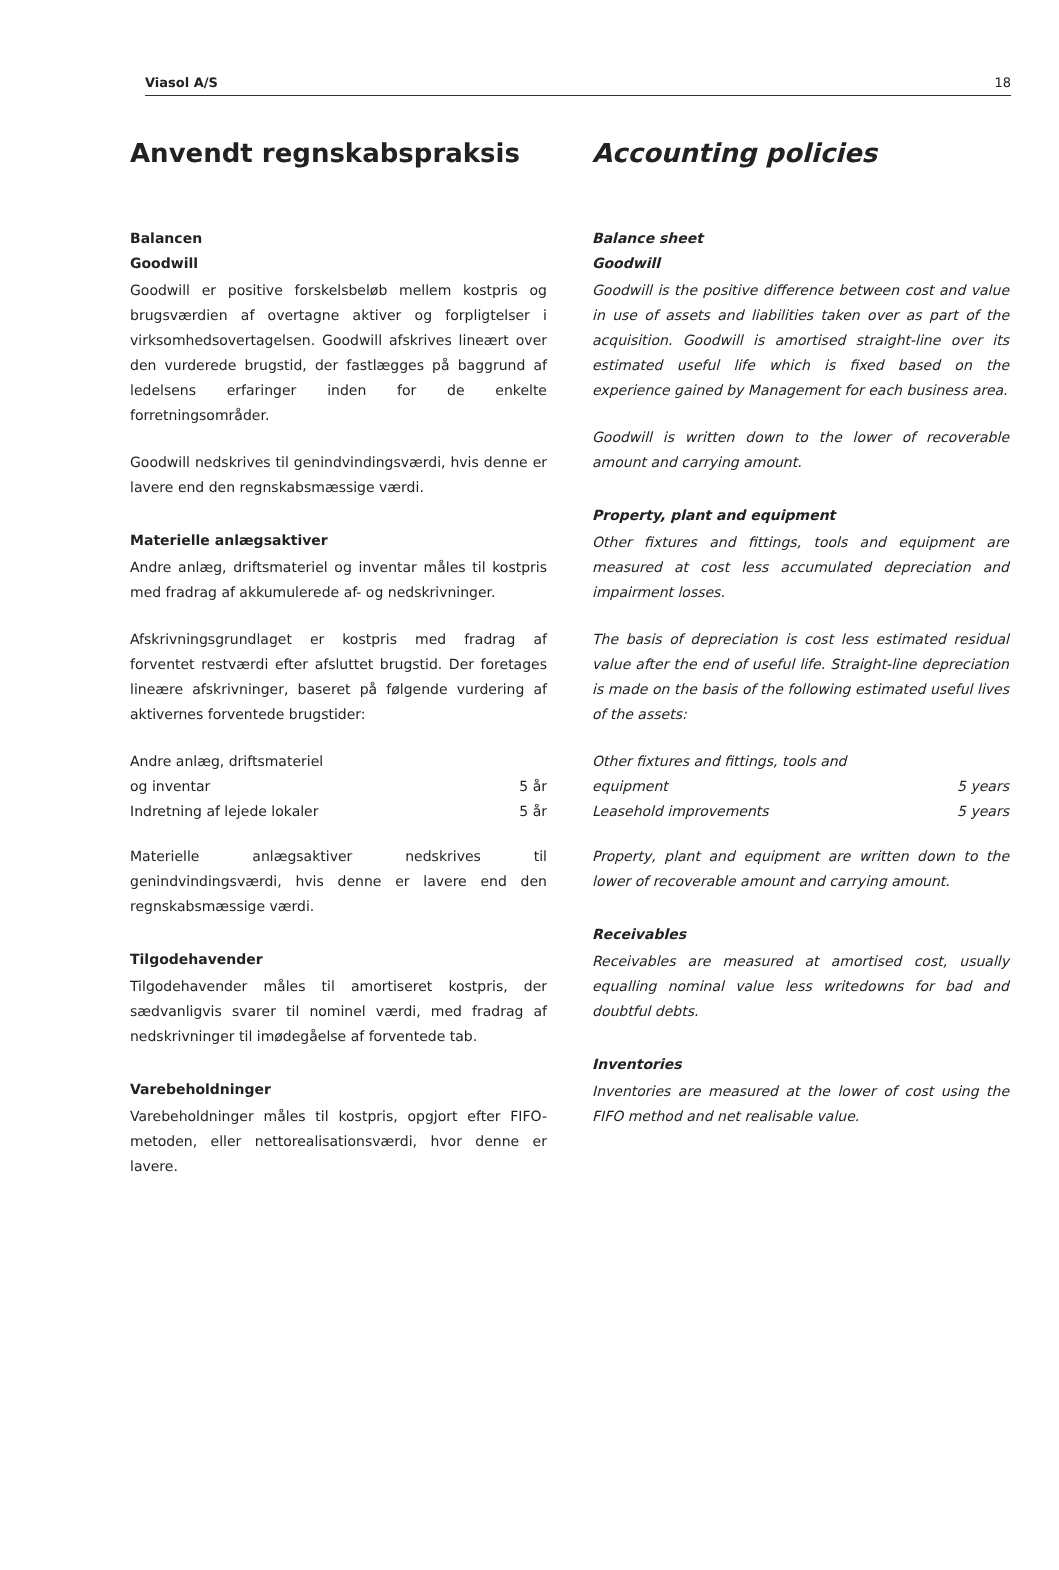Viasol A/S 18
Anvendt regnskabspraksis
Balancen
Goodwill
Goodwill er positive forskelsbeløb mellem kostpris og brugsværdien af overtagne aktiver og forpligtelser i virksomhedsovertagelsen. Goodwill afskrives lineært over den vurderede brugstid, der fastlægges på baggrund af ledelsens erfaringer inden for de enkelte forretningsområder.
Goodwill nedskrives til genindvindingsværdi, hvis denne er lavere end den regnskabsmæssige værdi.
Materielle anlægsaktiver
Andre anlæg, driftsmateriel og inventar måles til kostpris med fradrag af akkumulerede af- og nedskrivninger.
Afskrivningsgrundlaget er kostpris med fradrag af forventet restværdi efter afsluttet brugstid. Der foretages lineære afskrivninger, baseret på følgende vurdering af aktivernes forventede brugstider:
| Andre anlæg, driftsmateriel og inventar | 5 år |
| Indretning af lejede lokaler | 5 år |
Materielle anlægsaktiver nedskrives til genindvindingsværdi, hvis denne er lavere end den regnskabsmæssige værdi.
Tilgodehavender
Tilgodehavender måles til amortiseret kostpris, der sædvanligvis svarer til nominel værdi, med fradrag af nedskrivninger til imødegåelse af forventede tab.
Varebeholdninger
Varebeholdninger måles til kostpris, opgjort efter FIFO-metoden, eller nettorealisationsværdi, hvor denne er lavere.
Accounting policies
Balance sheet
Goodwill
Goodwill is the positive difference between cost and value in use of assets and liabilities taken over as part of the acquisition. Goodwill is amortised straight-line over its estimated useful life which is fixed based on the experience gained by Management for each business area.
Goodwill is written down to the lower of recoverable amount and carrying amount.
Property, plant and equipment
Other fixtures and fittings, tools and equipment are measured at cost less accumulated depreciation and impairment losses.
The basis of depreciation is cost less estimated residual value after the end of useful life. Straight-line depreciation is made on the basis of the following estimated useful lives of the assets:
| Other fixtures and fittings, tools and equipment | 5 years |
| Leasehold improvements | 5 years |
Property, plant and equipment are written down to the lower of recoverable amount and carrying amount.
Receivables
Receivables are measured at amortised cost, usually equalling nominal value less writedowns for bad and doubtful debts.
Inventories
Inventories are measured at the lower of cost using the FIFO method and net realisable value.